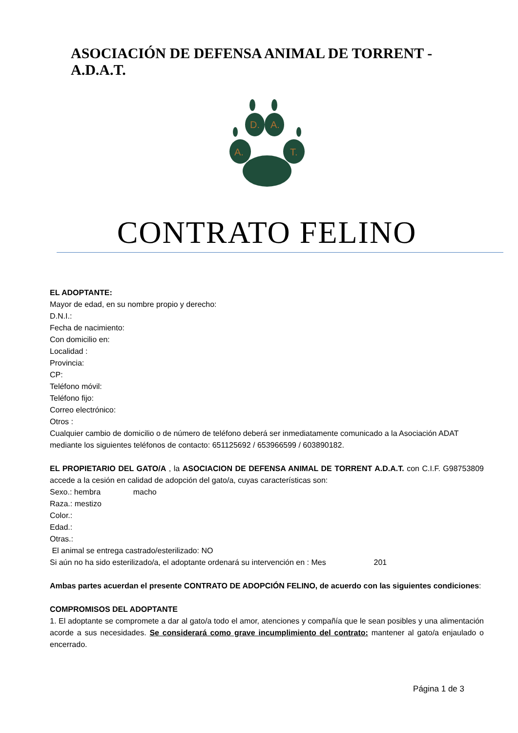ASOCIACIÓN DE DEFENSA ANIMAL DE TORRENT - A.D.A.T.
D.
A.
A.
T.
CONTRATO FELINO
EL ADOPTANTE:
Mayor de edad, en su nombre propio y derecho:
D.N.I.:
Fecha de nacimiento:
Con domicilio en:
Localidad :
Provincia:
CP:
Teléfono móvil:
Teléfono fijo:
Correo electrónico:
Otros :
Cualquier cambio de domicilio o de número de teléfono deberá ser inmediatamente comunicado a la Asociación ADAT mediante los siguientes teléfonos de contacto: 651125692 / 653966599 / 603890182.
EL PROPIETARIO DEL GATO/A , la ASOCIACION DE DEFENSA ANIMAL DE TORRENT A.D.A.T. con C.I.F. G98753809 accede a la cesión en calidad de adopción del gato/a, cuyas características son:
Sexo.: hembra macho
Raza.: mestizo
Color.:
Edad.:
Otras.:
El animal se entrega castrado/esterilizado: NO
Si aún no ha sido esterilizado/a, el adoptante ordenará su intervención en : Mes 201
Ambas partes acuerdan el presente CONTRATO DE ADOPCIÓN FELINO, de acuerdo con las siguientes condiciones:
COMPROMISOS DEL ADOPTANTE
1. El adoptante se compromete a dar al gato/a todo el amor, atenciones y compañía que le sean posibles y una alimentación acorde a sus necesidades. Se considerará como grave incumplimiento del contrato: mantener al gato/a enjaulado o encerrado.
Página 1 de 3